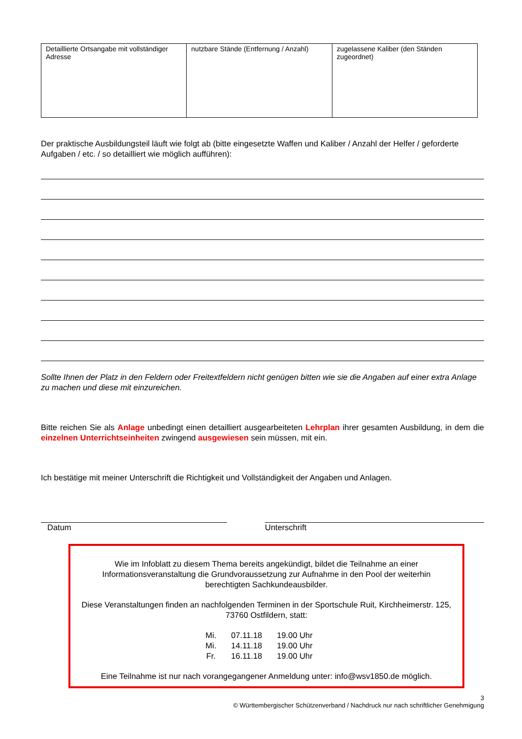| Detaillierte Ortsangabe mit vollständiger Adresse | nutzbare Stände (Entfernung / Anzahl) | zugelassene Kaliber (den Ständen zugeordnet) |
Der praktische Ausbildungsteil läuft wie folgt ab (bitte eingesetzte Waffen und Kaliber / Anzahl der Helfer / geforderte Aufgaben / etc. / so detailliert wie möglich aufführen):
Sollte Ihnen der Platz in den Feldern oder Freitextfeldern nicht genügen bitten wie sie die Angaben auf einer extra Anlage zu machen und diese mit einzureichen.
Bitte reichen Sie als Anlage unbedingt einen detailliert ausgearbeiteten Lehrplan ihrer gesamten Ausbildung, in dem die einzelnen Unterrichtseinheiten zwingend ausgewiesen sein müssen, mit ein.
Ich bestätige mit meiner Unterschrift die Richtigkeit und Vollständigkeit der Angaben und Anlagen.
Datum Unterschrift
Wie im Infoblatt zu diesem Thema bereits angekündigt, bildet die Teilnahme an einer Informationsveranstaltung die Grundvoraussetzung zur Aufnahme in den Pool der weiterhin berechtigten Sachkundeausbilder.
Diese Veranstaltungen finden an nachfolgenden Terminen in der Sportschule Ruit, Kirchheimerstr. 125, 73760 Ostfildern, statt:
| Mi. | 07.11.18 | 19.00 Uhr |
| Mi. | 14.11.18 | 19.00 Uhr |
| Fr. | 16.11.18 | 19.00 Uhr |
Eine Teilnahme ist nur nach vorangegangener Anmeldung unter: info@wsv1850.de möglich.
3
© Württembergischer Schützenverband / Nachdruck nur nach schriftlicher Genehmigung